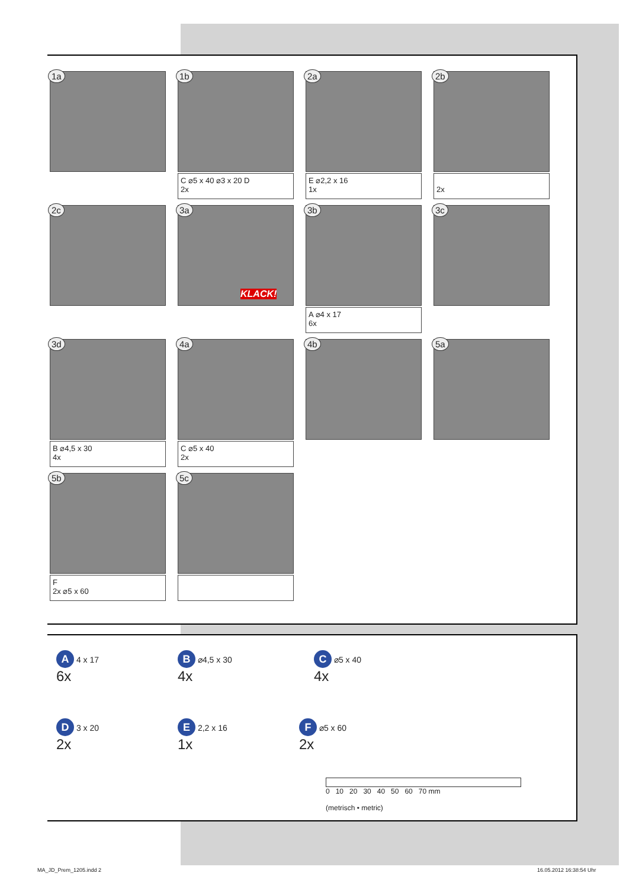1a
1b
C ⌀5 x 40 ⌀3 x 20 D
2x
2a
E ⌀2,2 x 16
1x
2b
2x
2c
3a
KLACK!
3b
A ⌀4 x 17
6x
3c
3d
B ⌀4,5 x 30
4x
4a
C ⌀5 x 40
2x
4b
5a
5b
F
2x ⌀5 x 60
5c
A 4 x 17
6x
B ⌀4,5 x 30
4x
C ⌀5 x 40
4x
D 3 x 20
2x
E 2,2 x 16
1x
F ⌀5 x 60
2x
0 10 20 30 40 50 60 70 mm
(metrisch • metric)
MA_JD_Prem_1205.indd 2 16.05.2012 16:38:54 Uhr